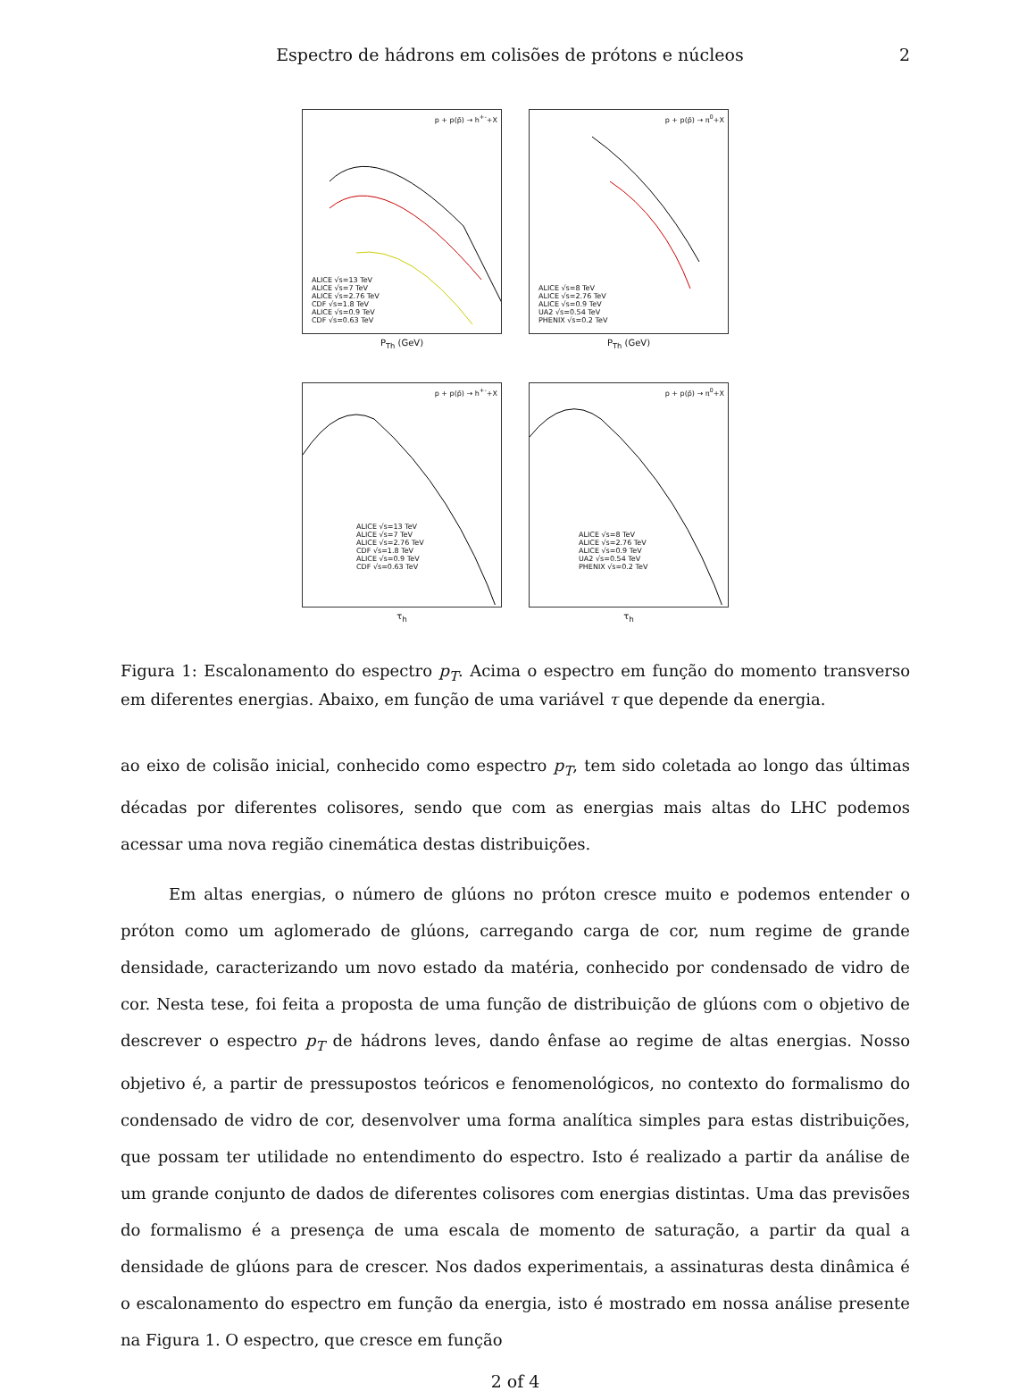Espectro de hádrons em colisões de prótons e núcleos 2
p + p(p̄) → h<sup>+-</sup>+X
ALICE √s=13 TeV
ALICE √s=7 TeV
ALICE √s=2.76 TeV
CDF √s=1.8 TeV
ALICE √s=0.9 TeV
CDF √s=0.63 TeV
P<sub>Th</sub> (GeV)
p + p(p̄) → π<sup>0</sup>+X
ALICE √s=8 TeV
ALICE √s=2.76 TeV
ALICE √s=0.9 TeV
UA2 √s=0.54 TeV
PHENIX √s=0.2 TeV
P<sub>Th</sub> (GeV)
p + p(p̄) → h<sup>+-</sup>+X
ALICE √s=13 TeV
ALICE √s=7 TeV
ALICE √s=2.76 TeV
CDF √s=1.8 TeV
ALICE √s=0.9 TeV
CDF √s=0.63 TeV
τ<sub>h</sub>
p + p(p̄) → π<sup>0</sup>+X
ALICE √s=8 TeV
ALICE √s=2.76 TeV
ALICE √s=0.9 TeV
UA2 √s=0.54 TeV
PHENIX √s=0.2 TeV
τ<sub>h</sub>
Figura 1: Escalonamento do espectro p<sub>T</sub>. Acima o espectro em função do momento transverso em diferentes energias. Abaixo, em função de uma variável τ que depende da energia.
ao eixo de colisão inicial, conhecido como espectro p<sub>T</sub>, tem sido coletada ao longo das últimas décadas por diferentes colisores, sendo que com as energias mais altas do LHC podemos acessar uma nova região cinemática destas distribuições.
Em altas energias, o número de glúons no próton cresce muito e podemos entender o próton como um aglomerado de glúons, carregando carga de cor, num regime de grande densidade, caracterizando um novo estado da matéria, conhecido por condensado de vidro de cor. Nesta tese, foi feita a proposta de uma função de distribuição de glúons com o objetivo de descrever o espectro p<sub>T</sub> de hádrons leves, dando ênfase ao regime de altas energias. Nosso objetivo é, a partir de pressupostos teóricos e fenomenológicos, no contexto do formalismo do condensado de vidro de cor, desenvolver uma forma analítica simples para estas distribuições, que possam ter utilidade no entendimento do espectro. Isto é realizado a partir da análise de um grande conjunto de dados de diferentes colisores com energias distintas. Uma das previsões do formalismo é a presença de uma escala de momento de saturação, a partir da qual a densidade de glúons para de crescer. Nos dados experimentais, a assinaturas desta dinâmica é o escalonamento do espectro em função da energia, isto é mostrado em nossa análise presente na Figura 1. O espectro, que cresce em função
2 of 4